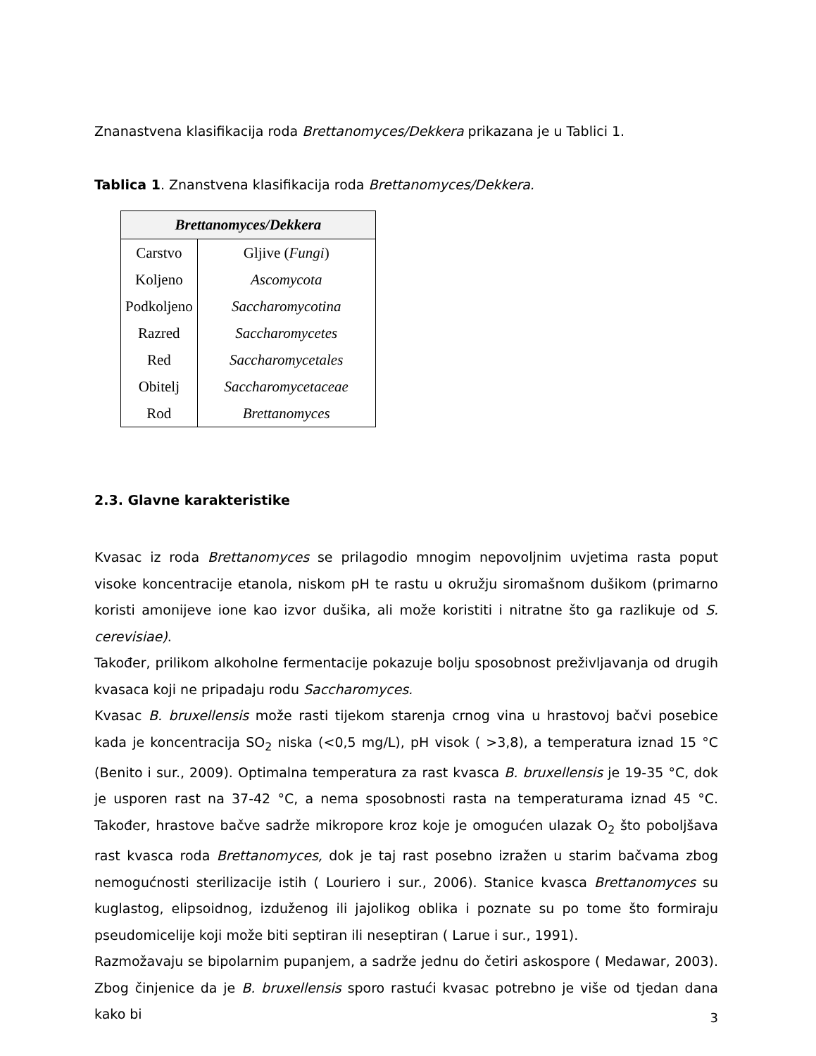Znanastvena klasifikacija roda Brettanomyces/Dekkera prikazana je u Tablici 1.
Tablica 1. Znanstvena klasifikacija roda Brettanomyces/Dekkera.
| Brettanomyces/Dekkera | |
| --- | --- |
| Carstvo | Gljive ( Fungi ) |
| Koljeno | Ascomycota |
| Podkoljeno | Saccharomycotina |
| Razred | Saccharomycetes |
| Red | Saccharomycetales |
| Obitelj | Saccharomycetaceae |
| Rod | Brettanomyces |
2.3. Glavne karakteristike
Kvasac iz roda Brettanomyces se prilagodio mnogim nepovoljnim uvjetima rasta poput visoke koncentracije etanola, niskom pH te rastu u okružju siromašnom dušikom (primarno koristi amonijeve ione kao izvor dušika, ali može koristiti i nitratne što ga razlikuje od S. cerevisiae).
Također, prilikom alkoholne fermentacije pokazuje bolju sposobnost preživljavanja od drugih kvasaca koji ne pripadaju rodu Saccharomyces.
Kvasac B. bruxellensis može rasti tijekom starenja crnog vina u hrastovoj bačvi posebice kada je koncentracija SO<sub>2</sub> niska (<0,5 mg/L), pH visok ( >3,8), a temperatura iznad 15 °C (Benito i sur., 2009). Optimalna temperatura za rast kvasca B. bruxellensis je 19-35 °C, dok je usporen rast na 37-42 °C, a nema sposobnosti rasta na temperaturama iznad 45 °C. Također, hrastove bačve sadrže mikropore kroz koje je omogućen ulazak O<sub>2</sub> što poboljšava rast kvasca roda Brettanomyces, dok je taj rast posebno izražen u starim bačvama zbog nemogućnosti sterilizacije istih ( Louriero i sur., 2006). Stanice kvasca Brettanomyces su kuglastog, elipsoidnog, izduženog ili jajolikog oblika i poznate su po tome što formiraju pseudomicelije koji može biti septiran ili neseptiran ( Larue i sur., 1991).
Razmožavaju se bipolarnim pupanjem, a sadrže jednu do četiri askospore ( Medawar, 2003). Zbog činjenice da je B. bruxellensis sporo rastući kvasac potrebno je više od tjedan dana kako bi
3